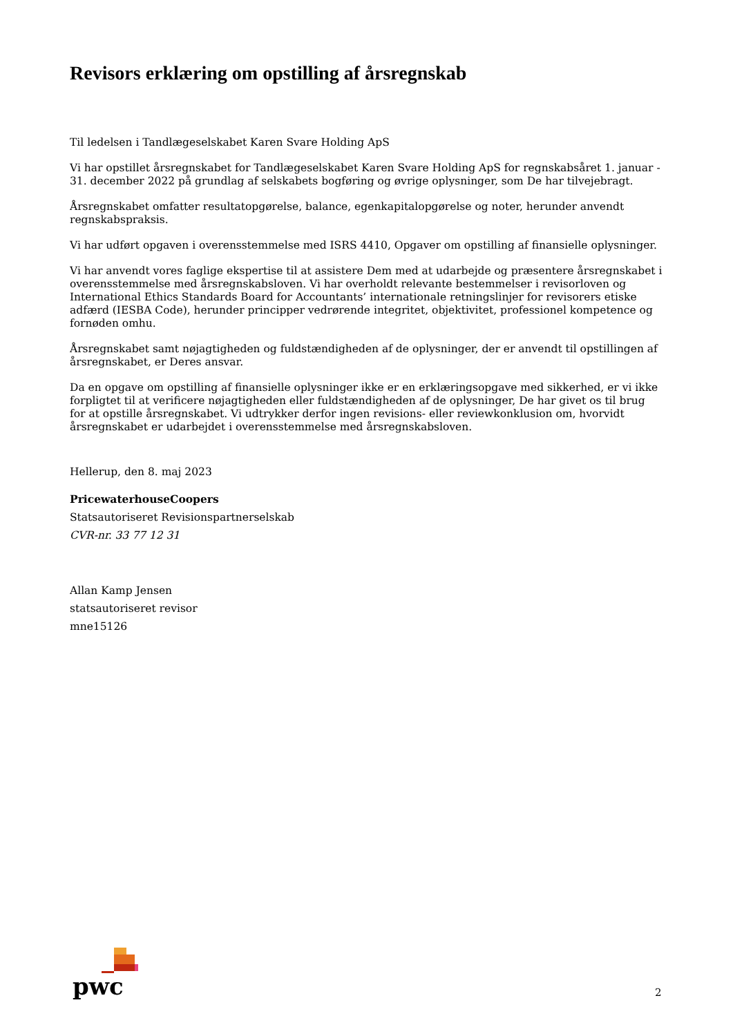Revisors erklæring om opstilling af årsregnskab
Til ledelsen i Tandlægeselskabet Karen Svare Holding ApS
Vi har opstillet årsregnskabet for Tandlægeselskabet Karen Svare Holding ApS for regnskabsåret 1. januar - 31. december 2022 på grundlag af selskabets bogføring og øvrige oplysninger, som De har tilvejebragt.
Årsregnskabet omfatter resultatopgørelse, balance, egenkapitalopgørelse og noter, herunder anvendt regnskabspraksis.
Vi har udført opgaven i overensstemmelse med ISRS 4410, Opgaver om opstilling af finansielle oplysninger.
Vi har anvendt vores faglige ekspertise til at assistere Dem med at udarbejde og præsentere årsregnskabet i overensstemmelse med årsregnskabsloven. Vi har overholdt relevante bestemmelser i revisorloven og International Ethics Standards Board for Accountants’ internationale retningslinjer for revisorers etiske adfærd (IESBA Code), herunder principper vedrørende integritet, objektivitet, professionel kompetence og fornøden omhu.
Årsregnskabet samt nøjagtigheden og fuldstændigheden af de oplysninger, der er anvendt til opstillingen af årsregnskabet, er Deres ansvar.
Da en opgave om opstilling af finansielle oplysninger ikke er en erklæringsopgave med sikkerhed, er vi ikke forpligtet til at verificere nøjagtigheden eller fuldstændigheden af de oplysninger, De har givet os til brug for at opstille årsregnskabet. Vi udtrykker derfor ingen revisions- eller reviewkonklusion om, hvorvidt årsregnskabet er udarbejdet i overensstemmelse med årsregnskabsloven.
Hellerup, den 8. maj 2023
PricewaterhouseCoopers
Statsautoriseret Revisionspartnerselskab
CVR-nr. 33 77 12 31
Allan Kamp Jensen
statsautoriseret revisor
mne15126
pwc
2